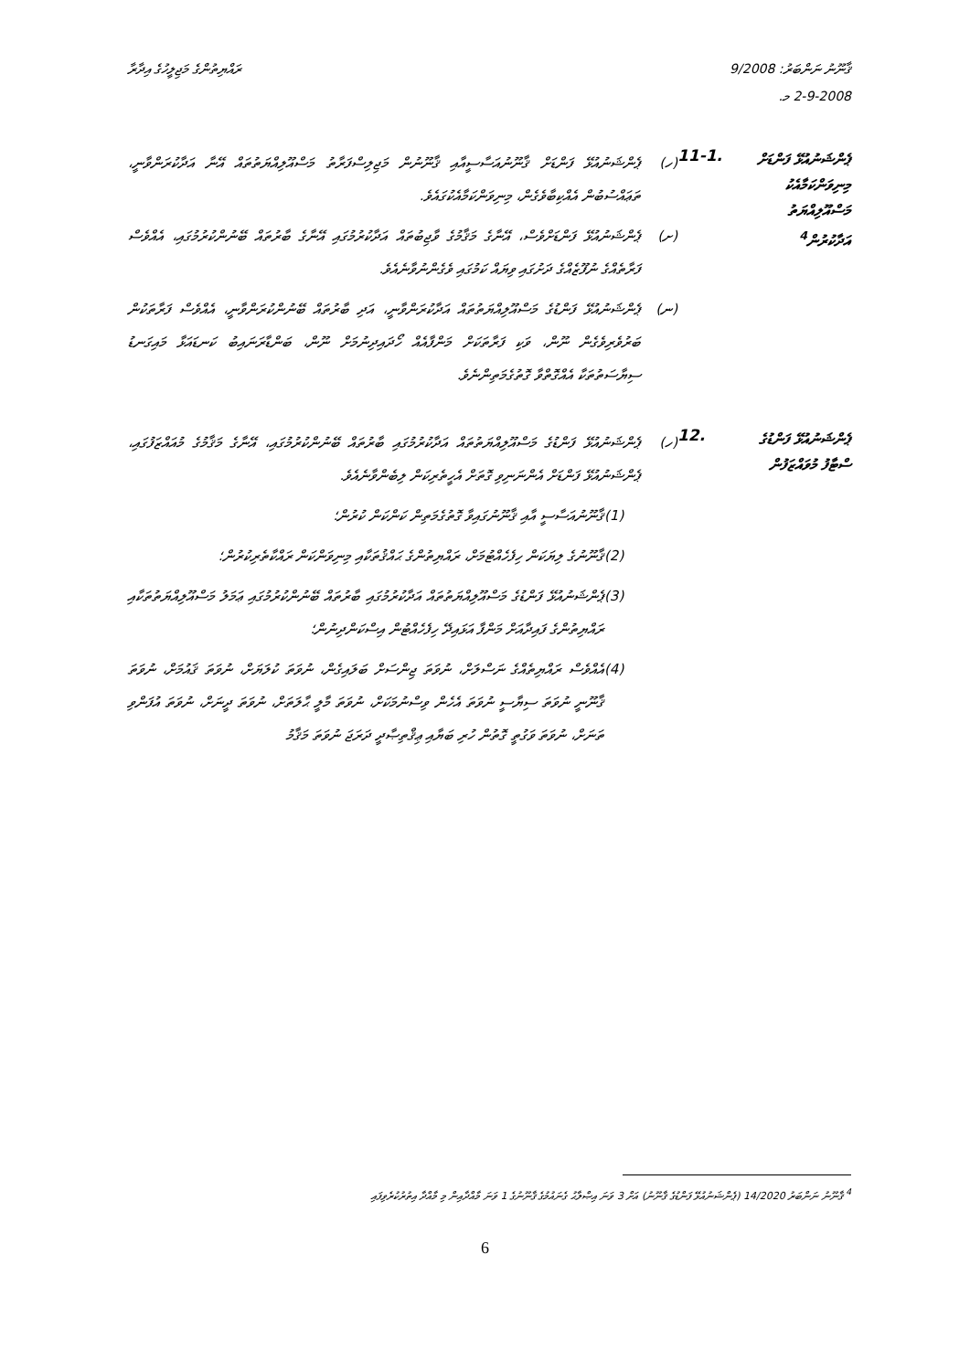ޤާނޫނު ނަންބަރު: 9/2008
2-9-2008 މ.
ރައްޔިތުންގެ މަޖިލީހުގެ އިދާރާ
ޕެންޝަނުއުޅޭ ފަންޑަށް މިނިވަންކަމާއެކު މަސްއޫލިއްޔަތު އަދާކުރުން<sup>4</sup>
11-1.
(ހ) ޕެންޝަނުއުޅޭ ފަންޑަށް ޤާނޫނުއަސާސީއާއި ޤާނޫނުން މަޖިލިސްފަރާތު މަސްއޫލިއްޔަތުތައް އޭނާ އަދާކުރަންވާނީ، ތަޢައްސުބުން އެއްކިބާވެގެން، މިނިވަންކަމާއެކުގައެވެ.
(ށ) ޕެންޝަނުއުޅޭ ފަންޑަށްވެސް، އޭނާގެ މަޤާމުގެ ވާޖިބުތައް އަދާކުރުމުގައި އޭނާގެ ބާރުތައް ބޭނުންކުރުމުގައި، އެއްވެސް ފަރާތެއްގެ ނުފޫޒެއްގެ ދަށުގައި ވިޔައް ކަމުގައި ވެގެންނުވާނެއެވެ.
(ނ) ޕެންޝަނުއުޅޭ ފަންޑުގެ މަސްއޫލިއްޔަތުތައް އަދާކުރަންވާނީ، އަދި ބާރުތައް ބޭނުންކުރަންވާނީ، އެއްވެސް ފަރާތަކުން ބަރުވެރިވެގެން ނޫން، ވަކި ފަރާތަކަށް މަންފާއެއް ހޯދައިދިނުމަށް ނޫން، ބަންޑާރަނައިބު ކަނޑައަޅާ މައިގަނޑު ސިޔާސަތުތަކާ އެއްގޮތްވާ ގޮތުގެމަތިންނެވެ.
ޕެންޝަނުއުޅޭ ފަންޑުގެ ސްޓާފު މުވައްޒަފުން
12.
(ހ) ޕެންޝަނުއުޅޭ ފަންޑުގެ މަސްއޫލިއްޔަތުތައް އަދާކުރުމުގައި ބާރުތައް ބޭނުންކުރުމުގައި، އޭނާގެ މަޤާމުގެ މުއައްޒަފުގައި، ޕެންޝަނުއުޅޭ ފަންޑަށް އެންނަނިވި ގޮތަށް އެހީތެރިކަން ލިބެންވާނެއެވެ.
(1) ޤާނޫނުއަސާސީ އާއި ޤާނޫނުގައިވާ ގޮތުގެމަތިން ކަންކަން ކުރުން؛
(2) ޤާނޫނުގެ ލިޔަކަން ހިފެހެއްޓުމަށް، ރައްޔިތުންގެ ޙައްޤުތަކާއި މިނިވަންކަން ރައްކާތެރިކުރުން؛
(3) ޕެންޝަނުއުޅޭ ފަންޑުގެ މަސްއޫލިއްޔަތުތައް އަދާކުރުމުގައި ބާރުތައް ބޭނުންކުރުމުގައި ޢަމަލު މަސްއޫލިއްޔަތުތަކާއި ރައްޔިތުންގެ ފައިދާއަށް މަންފާ އަޅައިދޭ ހިފެހެއްޓުން އިސްކަންދިނުން؛
(4) އެއްވެސް ރައްޔިތެއްގެ ނަސްލަށް، ނުވަތަ ޖިންސަށް ބަލައިގެން، ނުވަތަ ކުލަޔަށް، ނުވަތަ ޤައުމަށް، ނުވަތަ ޤާނޫނީ ނުވަތަ ސިޔާސީ ނުވަތަ އެހެން ވިސްނުމަކަށް، ނުވަތަ މާލީ ޙާލަތަށް، ނުވަތަ ދީނަށް، ނުވަތަ އުފަންވި ތަނަށް، ނުވަތަ ވަގުތީ ގޮތުން ހުރި ބަޔާއި ޢިޤްތިޞާދީ ދަރަޖަ ނުވަތަ މަޤާމު
<sup>4</sup> ޤާނޫނު ނަންބަރު 14/2020 (ޕެންޝަނުއުޅޭ ފަންޑުގެ ޤާނޫނު) އަށް 3 ވަނަ އިޞްލާޙު ގެނައުމުގެ ޤާނޫނުގެ 1 ވަނަ މާއްދާއިން މި މާއްދާ އިތުރުކުރެވިފައި
6